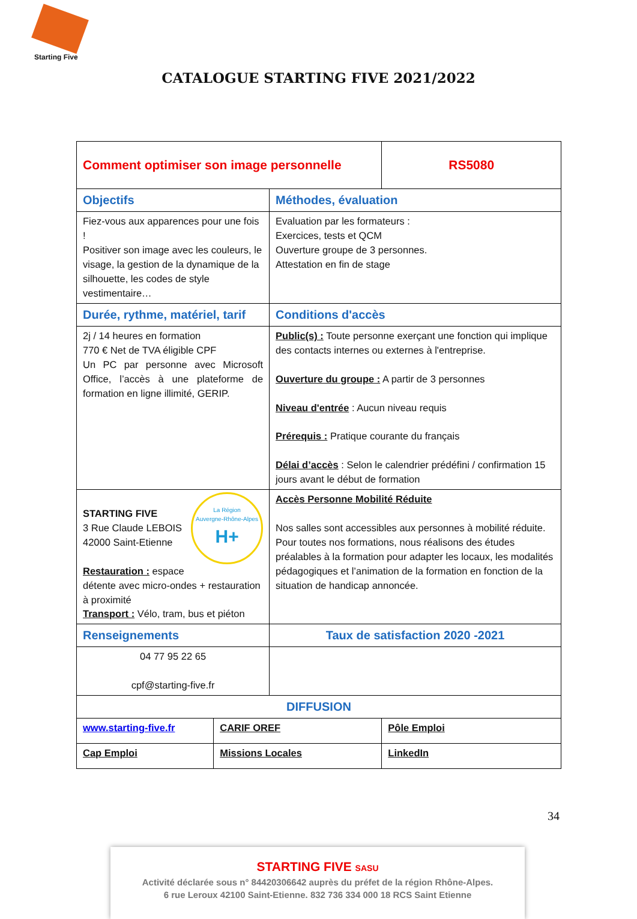Starting Five
CATALOGUE STARTING FIVE 2021/2022
| Comment optimiser son image personnelle | | | RS5080 |
| Objectifs | | Méthodes, évaluation | |
| Fiez-vous aux apparences pour une fois ! Positiver son image avec les couleurs, le visage, la gestion de la dynamique de la silhouette, les codes de style vestimentaire… | | Evaluation par les formateurs : Exercices, tests et QCM Ouverture groupe de 3 personnes. Attestation en fin de stage | |
| Durée, rythme, matériel, tarif | | Conditions d'accès | |
| 2j / 14 heures en formation 770 € Net de TVA éligible CPF Un PC par personne avec Microsoft Office, l’accès à une plateforme de formation en ligne illimité, GERIP. | | Public(s) : Toute personne exerçant une fonction qui implique des contacts internes ou externes à l'entreprise. Ouverture du groupe : A partir de 3 personnes Niveau d'entrée : Aucun niveau requis Prérequis : Pratique courante du français Délai d’accès : Selon le calendrier prédéfini / confirmation 15 jours avant le début de formation | |
| La Région Auvergne-Rhône-Alpes H+ STARTING FIVE 3 Rue Claude LEBOIS 42000 Saint-Etienne Restauration : espace détente avec micro-ondes + restauration à proximité Transport : Vélo, tram, bus et piéton | | Accès Personne Mobilité Réduite Nos salles sont accessibles aux personnes à mobilité réduite. Pour toutes nos formations, nous réalisons des études préalables à la formation pour adapter les locaux, les modalités pédagogiques et l’animation de la formation en fonction de la situation de handicap annoncée. | |
| Renseignements | | Taux de satisfaction 2020 -2021 | |
| 04 77 95 22 65 cpf@starting-five.fr | | | |
| DIFFUSION | | | |
| www.starting-five.fr | CARIF OREF | | Pôle Emploi |
| Cap Emploi | Missions Locales | | LinkedIn |
34
STARTING FIVE SASU
Activité déclarée sous n° 84420306642 auprès du préfet de la région Rhône-Alpes.
6 rue Leroux 42100 Saint-Etienne. 832 736 334 000 18 RCS Saint Etienne